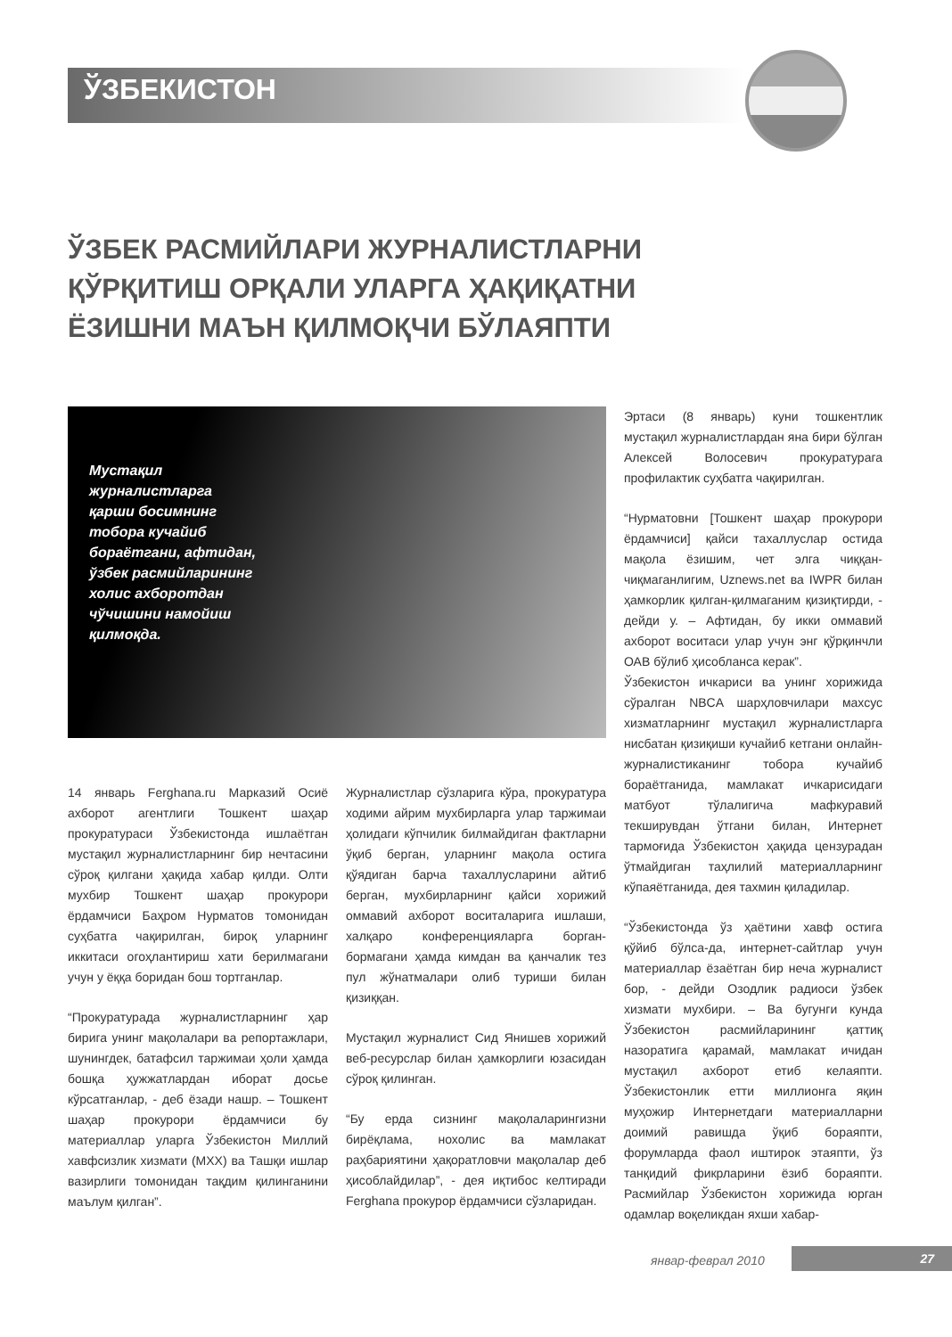ЎЗБЕКИСТОН
ЎЗБЕК РАСМИЙЛАРИ ЖУРНАЛИСТЛАРНИ ҚЎРҚИТИШ ОРҚАЛИ УЛАРГА ҲАҚИҚАТНИ ЁЗИШНИ МАЪН ҚИЛМОҚЧИ БЎЛАЯПТИ
Мустақил журналистларга қарши босимнинг тобора кучайиб бораётгани, афтидан, ўзбек расмийларининг холис ахборотдан чўчишини намойиш қилмоқда.
14 январь Ferghana.ru Марказий Осиё ахборот агентлиги Тошкент шаҳар прокуратураси Ўзбекистонда ишлаётган мустақил журналистларнинг бир нечтасини сўроқ қилгани ҳақида хабар қилди. Олти мухбир Тошкент шаҳар прокурори ёрдамчиси Баҳром Нурматов томонидан суҳбатга чақирилган, бироқ уларнинг иккитаси огоҳлантириш хати берилмагани учун у ёққа боридан бош тортганлар.
“Прокуратурада журналистларнинг ҳар бирига унинг мақолалари ва репортажлари, шунингдек, батафсил таржимаи ҳоли ҳамда бошқа ҳужжатлардан иборат досье кўрсатганлар, - деб ёзади нашр. – Тошкент шаҳар прокурори ёрдамчиси бу материаллар уларга Ўзбекистон Миллий хавфсизлик хизмати (МХХ) ва Ташқи ишлар вазирлиги томонидан тақдим қилинганини маълум қилган”.
Журналистлар сўзларига кўра, прокуратура ходими айрим мухбирларга улар таржимаи ҳолидаги кўпчилик билмайдиган фактларни ўқиб берган, уларнинг мақола остига қўядиган барча тахаллусларини айтиб берган, мухбирларнинг қайси хорижий оммавий ахборот воситаларига ишлаши, халқаро конференцияларга борган-бормагани ҳамда кимдан ва қанчалик тез пул жўнатмалари олиб туриши билан қизиққан.
Мустақил журналист Сид Янишев хорижий веб-ресурслар билан ҳамкорлиги юзасидан сўроқ қилинган.
“Бу ерда сизнинг мақолаларингизни бирёқлама, нохолис ва мамлакат раҳбариятини ҳақоратловчи мақолалар деб ҳисоблайдилар”, - дея иқтибос келтиради Ferghana прокурор ёрдамчиси сўзларидан.
Эртаси (8 январь) куни тошкентлик мустақил журналистлардан яна бири бўлган Алексей Волосевич прокуратурага профилактик суҳбатга чақирилган.
“Нурматовни [Тошкент шаҳар прокурори ёрдамчиси] қайси тахаллуслар остида мақола ёзишим, чет элга чиққан-чиқмаганлигим, Uznews.net ва IWPR билан ҳамкорлик қилган-қилмаганим қизиқтирди, - дейди у. – Афтидан, бу икки оммавий ахборот воситаси улар учун энг қўрқинчли ОАВ бўлиб ҳисобланса керак”.
Ўзбекистон ичкариси ва унинг хорижида сўралган NBCA шарҳловчилари махсус хизматларнинг мустақил журналистларга нисбатан қизиқиши кучайиб кетгани онлайн-журналистиканинг тобора кучайиб бораётганида, мамлакат ичкарисидаги матбуот тўлалигича мафкуравий текширувдан ўтгани билан, Интернет тармоғида Ўзбекистон ҳақида цензурадан ўтмайдиган таҳлилий материалларнинг кўпаяётганида, дея тахмин қиладилар.
“Ўзбекистонда ўз ҳаётини хавф остига қўйиб бўлса-да, интернет-сайтлар учун материаллар ёзаётган бир неча журналист бор, - дейди Озодлик радиоси ўзбек хизмати мухбири. – Ва бугунги кунда Ўзбекистон расмийларининг қаттиқ назоратига қарамай, мамлакат ичидан мустақил ахборот етиб келаяпти. Ўзбекистонлик етти миллионга яқин муҳожир Интернетдаги материалларни доимий равишда ўқиб бораяпти, форумларда фаол иштирок этаяпти, ўз танқидий фикрларини ёзиб бораяпти. Расмийлар Ўзбекистон хорижида юрган одамлар воқеликдан яхши хабар-
январ-феврал 2010 27